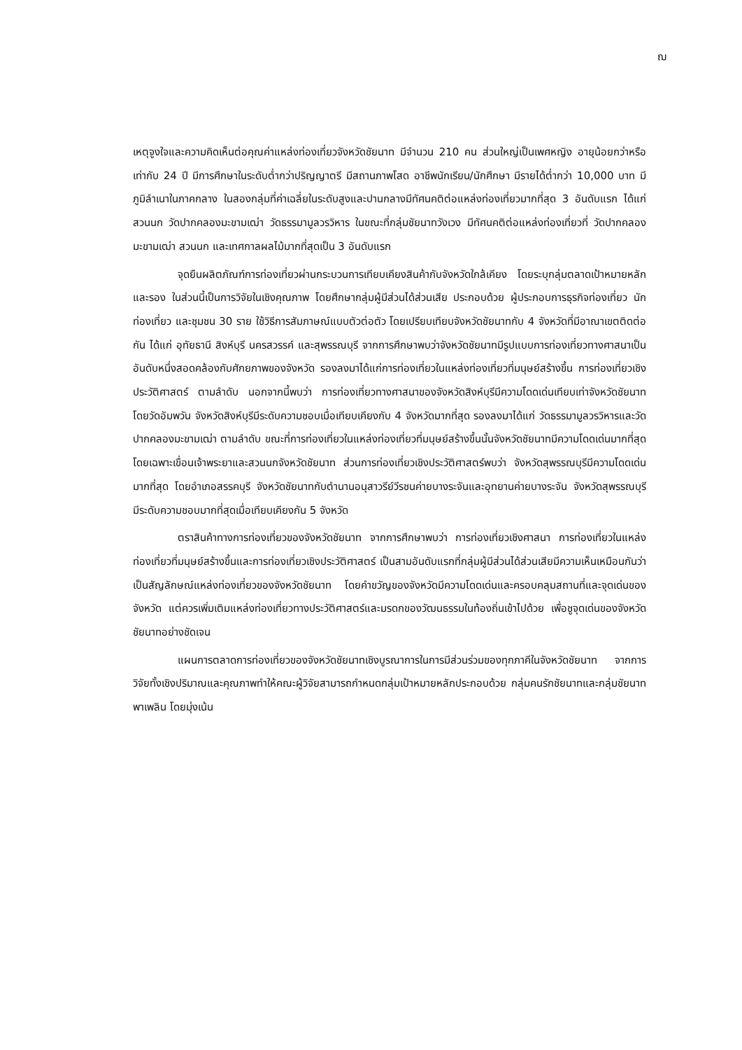ฌ
เหตุจูงใจและความคิดเห็นต่อคุณค่าแหล่งท่องเที่ยวจังหวัดชัยนาท มีจำนวน 210 คน ส่วนใหญ่เป็นเพศหญิง อายุน้อยกว่าหรือเท่ากับ 24 ปี มีการศึกษาในระดับต่ำกว่าปริญญาตรี มีสถานภาพโสด อาชีพนักเรียน/นักศึกษา มีรายได้ต่ำกว่า 10,000 บาท มีภูมิลำเนาในภาคกลาง ในสองกลุ่มที่ค่าเฉลี่ยในระดับสูงและปานกลางมีทัศนคติต่อแหล่งท่องเที่ยวมากที่สุด 3 อันดับแรก ได้แก่ สวนนก วัดปากคลองมะขามเฒ่า วัดธรรมามูลวรวิหาร ในขณะที่กลุ่มชัยนาทวังเวง มีทัศนคติต่อแหล่งท่องเที่ยวที่ วัดปากคลองมะขามเฒ่า สวนนก และเทศกาลผลไม้มากที่สุดเป็น 3 อันดับแรก
จุดยืนผลิตภัณฑ์การท่องเที่ยวผ่านกระบวนการเทียบเคียงสินค้ากับจังหวัดใกล้เคียง โดยระบุกลุ่มตลาดเป้าหมายหลักและรอง ในส่วนนี้เป็นการวิจัยในเชิงคุณภาพ โดยศึกษากลุ่มผู้มีส่วนได้ส่วนเสีย ประกอบด้วย ผู้ประกอบการธุรกิจท่องเที่ยว นักท่องเที่ยว และชุมชน 30 ราย ใช้วิธีการสัมภาษณ์แบบตัวต่อตัว โดยเปรียบเทียบจังหวัดชัยนาทกับ 4 จังหวัดที่มีอาณาเขตติดต่อกัน ได้แก่ อุทัยธานี สิงห์บุรี นครสวรรค์ และสุพรรณบุรี จากการศึกษาพบว่าจังหวัดชัยนาทมีรูปแบบการท่องเที่ยวทางศาสนาเป็นอันดับหนึ่งสอดคล้องกับศักยภาพของจังหวัด รองลงมาได้แก่การท่องเที่ยวในแหล่งท่องเที่ยวที่มนุษย์สร้างขึ้น การท่องเที่ยวเชิงประวัติศาสตร์ ตามลำดับ นอกจากนี้พบว่า การท่องเที่ยวทางศาสนาของจังหวัดสิงห์บุรีมีความโดดเด่นเทียบเท่าจังหวัดชัยนาท โดยวัดอัมพวัน จังหวัดสิงห์บุรีมีระดับความชอบเมื่อเทียบเคียงกับ 4 จังหวัดมากที่สุด รองลงมาได้แก่ วัดธรรมามูลวรวิหารและวัดปากคลองมะขามเฒ่า ตามลำดับ ขณะที่การท่องเที่ยวในแหล่งท่องเที่ยวที่มนุษย์สร้างขึ้นนั้นจังหวัดชัยนาทมีความโดดเด่นมากที่สุด โดยเฉพาะเขื่อนเจ้าพระยาและสวนนกจังหวัดชัยนาท ส่วนการท่องเที่ยวเชิงประวัติศาสตร์พบว่า จังหวัดสุพรรณบุรีมีความโดดเด่นมากที่สุด โดยอำเภอสรรคบุรี จังหวัดชัยนาทกับตำนานอนุสาวรีย์วีรชนค่ายบางระจันและอุทยานค่ายบางระจัน จังหวัดสุพรรณบุรี มีระดับความชอบมากที่สุดเมื่อเทียบเคียงกัน 5 จังหวัด
ตราสินค้าทางการท่องเที่ยวของจังหวัดชัยนาท จากการศึกษาพบว่า การท่องเที่ยวเชิงศาสนา การท่องเที่ยวในแหล่งท่องเที่ยวที่มนุษย์สร้างขึ้นและการท่องเที่ยวเชิงประวัติศาสตร์ เป็นสามอันดับแรกที่กลุ่มผู้มีส่วนได้ส่วนเสียมีความเห็นเหมือนกันว่าเป็นสัญลักษณ์แหล่งท่องเที่ยวของจังหวัดชัยนาท โดยคำขวัญของจังหวัดมีความโดดเด่นและครอบคลุมสถานที่และจุดเด่นของจังหวัด แต่ควรเพิ่มเติมแหล่งท่องเที่ยวทางประวัติศาสตร์และมรดกของวัฒนธรรมในท้องถิ่นเข้าไปด้วย เพื่อชูจุดเด่นของจังหวัดชัยนาทอย่างชัดเจน
แผนการตลาดการท่องเที่ยวของจังหวัดชัยนาทเชิงบูรณาการในการมีส่วนร่วมของทุกภาคีในจังหวัดชัยนาท จากการวิจัยทั้งเชิงปริมาณและคุณภาพทำให้คณะผู้วิจัยสามารถกำหนดกลุ่มเป้าหมายหลักประกอบด้วย กลุ่มคนรักชัยนาทและกลุ่มชัยนาทพาเพลิน โดยมุ่งเน้น